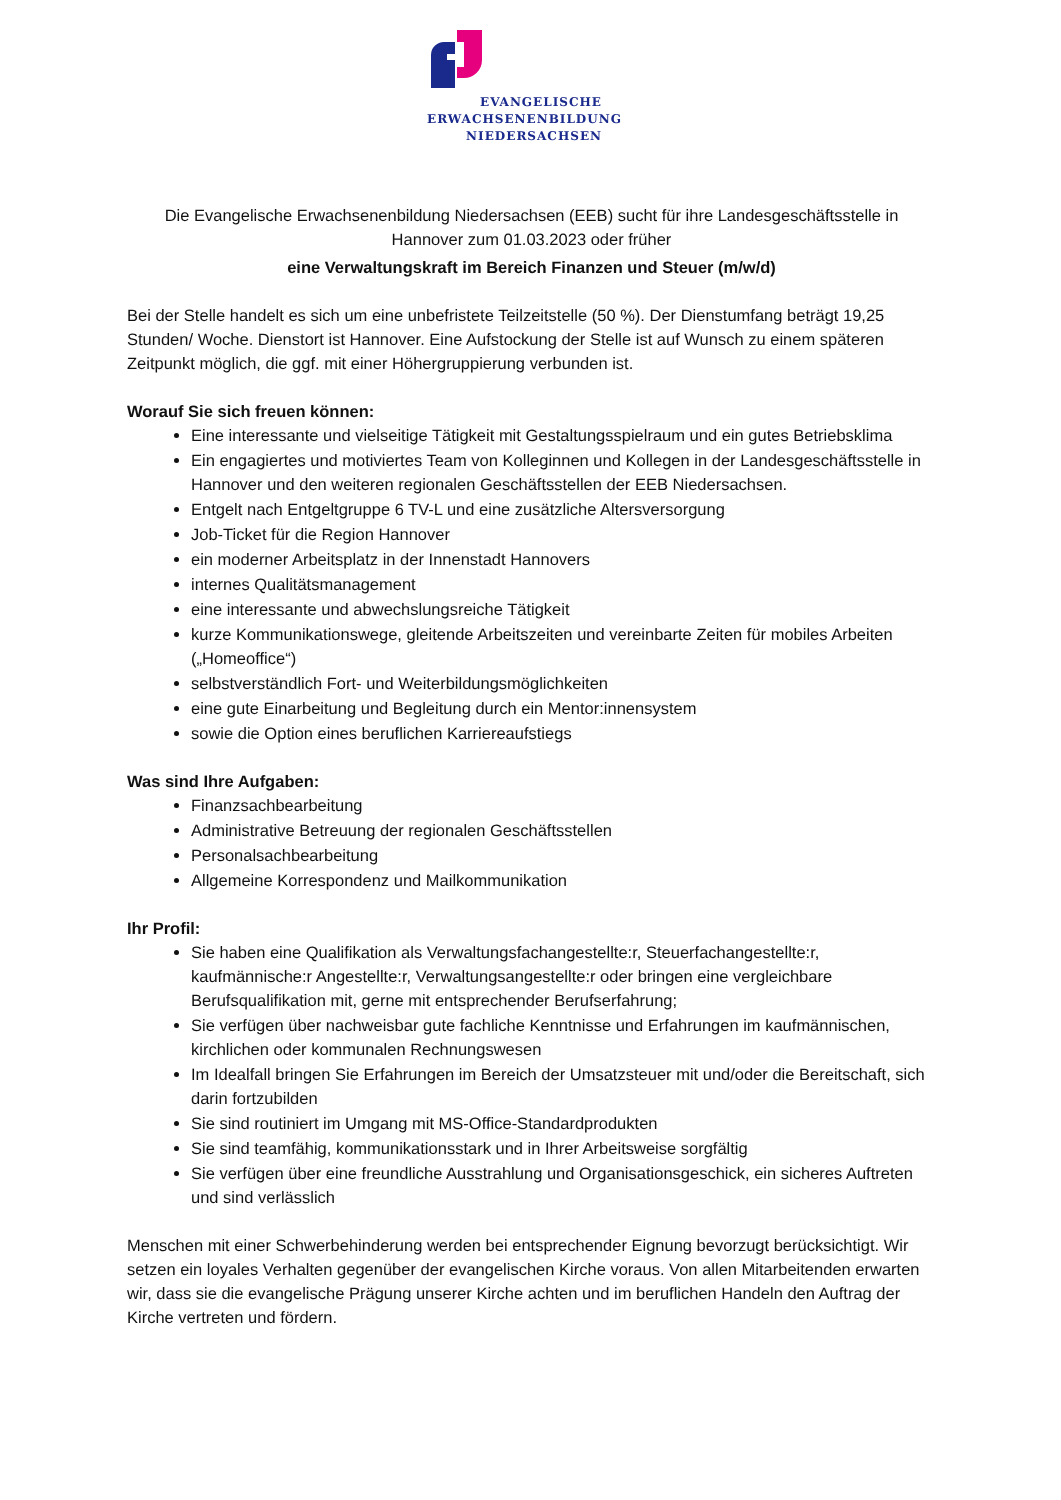EVANGELISCHE
ERWACHSENENBILDUNG
NIEDERSACHSEN
Die Evangelische Erwachsenenbildung Niedersachsen (EEB) sucht für ihre Landesgeschäftsstelle in Hannover zum 01.03.2023 oder früher
eine Verwaltungskraft im Bereich Finanzen und Steuer (m/w/d)
Bei der Stelle handelt es sich um eine unbefristete Teilzeitstelle (50 %). Der Dienstumfang beträgt 19,25 Stunden/ Woche. Dienstort ist Hannover. Eine Aufstockung der Stelle ist auf Wunsch zu einem späteren Zeitpunkt möglich, die ggf. mit einer Höhergruppierung verbunden ist.
Worauf Sie sich freuen können:
Eine interessante und vielseitige Tätigkeit mit Gestaltungsspielraum und ein gutes Betriebsklima
Ein engagiertes und motiviertes Team von Kolleginnen und Kollegen in der Landesgeschäftsstelle in Hannover und den weiteren regionalen Geschäftsstellen der EEB Niedersachsen.
Entgelt nach Entgeltgruppe 6 TV-L und eine zusätzliche Altersversorgung
Job-Ticket für die Region Hannover
ein moderner Arbeitsplatz in der Innenstadt Hannovers
internes Qualitätsmanagement
eine interessante und abwechslungsreiche Tätigkeit
kurze Kommunikationswege, gleitende Arbeitszeiten und vereinbarte Zeiten für mobiles Arbeiten („Homeoffice“)
selbstverständlich Fort- und Weiterbildungsmöglichkeiten
eine gute Einarbeitung und Begleitung durch ein Mentor:innensystem
sowie die Option eines beruflichen Karriereaufstiegs
Was sind Ihre Aufgaben:
Finanzsachbearbeitung
Administrative Betreuung der regionalen Geschäftsstellen
Personalsachbearbeitung
Allgemeine Korrespondenz und Mailkommunikation
Ihr Profil:
Sie haben eine Qualifikation als Verwaltungsfachangestellte:r, Steuerfachangestellte:r, kaufmännische:r Angestellte:r, Verwaltungsangestellte:r oder bringen eine vergleichbare Berufsqualifikation mit, gerne mit entsprechender Berufserfahrung;
Sie verfügen über nachweisbar gute fachliche Kenntnisse und Erfahrungen im kaufmännischen, kirchlichen oder kommunalen Rechnungswesen
Im Idealfall bringen Sie Erfahrungen im Bereich der Umsatzsteuer mit und/oder die Bereitschaft, sich darin fortzubilden
Sie sind routiniert im Umgang mit MS-Office-Standardprodukten
Sie sind teamfähig, kommunikationsstark und in Ihrer Arbeitsweise sorgfältig
Sie verfügen über eine freundliche Ausstrahlung und Organisationsgeschick, ein sicheres Auftreten und sind verlässlich
Menschen mit einer Schwerbehinderung werden bei entsprechender Eignung bevorzugt berücksichtigt. Wir setzen ein loyales Verhalten gegenüber der evangelischen Kirche voraus. Von allen Mitarbeitenden erwarten wir, dass sie die evangelische Prägung unserer Kirche achten und im beruflichen Handeln den Auftrag der Kirche vertreten und fördern.